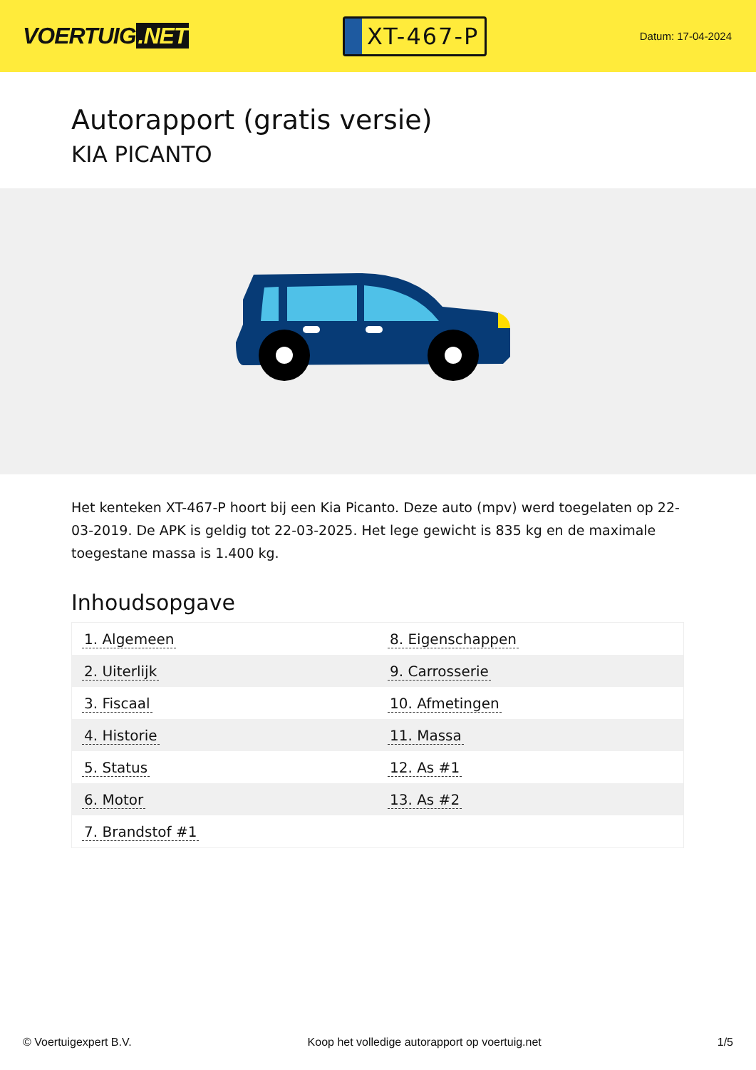VOERTUIG.NET
XT-467-P
Datum: 17-04-2024
Autorapport (gratis versie)
KIA PICANTO
Het kenteken XT-467-P hoort bij een Kia Picanto. Deze auto (mpv) werd toegelaten op 22-03-2019. De APK is geldig tot 22-03-2025. Het lege gewicht is 835 kg en de maximale toegestane massa is 1.400 kg.
Inhoudsopgave
| 1. Algemeen | 8. Eigenschappen |
| 2. Uiterlijk | 9. Carrosserie |
| 3. Fiscaal | 10. Afmetingen |
| 4. Historie | 11. Massa |
| 5. Status | 12. As #1 |
| 6. Motor | 13. As #2 |
| 7. Brandstof #1 | |
© Voertuigexpert B.V. Koop het volledige autorapport op voertuig.net 1/5